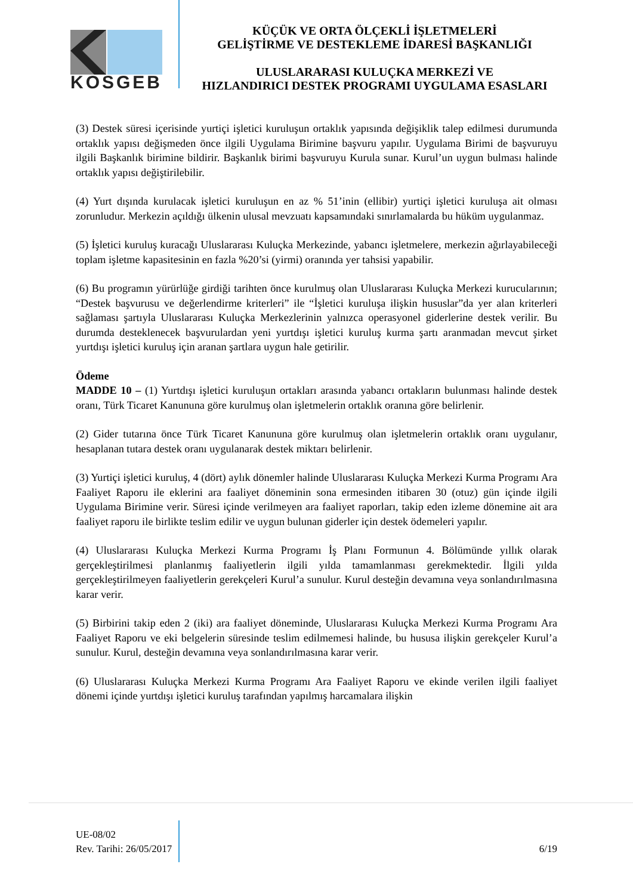KOSGEB
KÜÇÜK VE ORTA ÖLÇEKLİ İŞLETMELERİ
GELİŞTİRME VE DESTEKLEME İDARESİ BAŞKANLIĞI
ULUSLARARASI KULUÇKA MERKEZİ VE
HIZLANDIRICI DESTEK PROGRAMI UYGULAMA ESASLARI
(3) Destek süresi içerisinde yurtiçi işletici kuruluşun ortaklık yapısında değişiklik talep edilmesi durumunda ortaklık yapısı değişmeden önce ilgili Uygulama Birimine başvuru yapılır. Uygulama Birimi de başvuruyu ilgili Başkanlık birimine bildirir. Başkanlık birimi başvuruyu Kurula sunar. Kurul’un uygun bulması halinde ortaklık yapısı değiştirilebilir.
(4) Yurt dışında kurulacak işletici kuruluşun en az % 51’inin (ellibir) yurtiçi işletici kuruluşa ait olması zorunludur. Merkezin açıldığı ülkenin ulusal mevzuatı kapsamındaki sınırlamalarda bu hüküm uygulanmaz.
(5) İşletici kuruluş kuracağı Uluslararası Kuluçka Merkezinde, yabancı işletmelere, merkezin ağırlayabileceği toplam işletme kapasitesinin en fazla %20’si (yirmi) oranında yer tahsisi yapabilir.
(6) Bu programın yürürlüğe girdiği tarihten önce kurulmuş olan Uluslararası Kuluçka Merkezi kurucularının; “Destek başvurusu ve değerlendirme kriterleri” ile “İşletici kuruluşa ilişkin hususlar”da yer alan kriterleri sağlaması şartıyla Uluslararası Kuluçka Merkezlerinin yalnızca operasyonel giderlerine destek verilir. Bu durumda desteklenecek başvurulardan yeni yurtdışı işletici kuruluş kurma şartı aranmadan mevcut şirket yurtdışı işletici kuruluş için aranan şartlara uygun hale getirilir.
Ödeme
MADDE 10 – (1) Yurtdışı işletici kuruluşun ortakları arasında yabancı ortakların bulunması halinde destek oranı, Türk Ticaret Kanununa göre kurulmuş olan işletmelerin ortaklık oranına göre belirlenir.
(2) Gider tutarına önce Türk Ticaret Kanununa göre kurulmuş olan işletmelerin ortaklık oranı uygulanır, hesaplanan tutara destek oranı uygulanarak destek miktarı belirlenir.
(3) Yurtiçi işletici kuruluş, 4 (dört) aylık dönemler halinde Uluslararası Kuluçka Merkezi Kurma Programı Ara Faaliyet Raporu ile eklerini ara faaliyet döneminin sona ermesinden itibaren 30 (otuz) gün içinde ilgili Uygulama Birimine verir. Süresi içinde verilmeyen ara faaliyet raporları, takip eden izleme dönemine ait ara faaliyet raporu ile birlikte teslim edilir ve uygun bulunan giderler için destek ödemeleri yapılır.
(4) Uluslararası Kuluçka Merkezi Kurma Programı İş Planı Formunun 4. Bölümünde yıllık olarak gerçekleştirilmesi planlanmış faaliyetlerin ilgili yılda tamamlanması gerekmektedir. İlgili yılda gerçekleştirilmeyen faaliyetlerin gerekçeleri Kurul’a sunulur. Kurul desteğin devamına veya sonlandırılmasına karar verir.
(5) Birbirini takip eden 2 (iki) ara faaliyet döneminde, Uluslararası Kuluçka Merkezi Kurma Programı Ara Faaliyet Raporu ve eki belgelerin süresinde teslim edilmemesi halinde, bu hususa ilişkin gerekçeler Kurul’a sunulur. Kurul, desteğin devamına veya sonlandırılmasına karar verir.
(6) Uluslararası Kuluçka Merkezi Kurma Programı Ara Faaliyet Raporu ve ekinde verilen ilgili faaliyet dönemi içinde yurtdışı işletici kuruluş tarafından yapılmış harcamalara ilişkin
UE-08/02
Rev. Tarihi: 26/05/2017 6/19